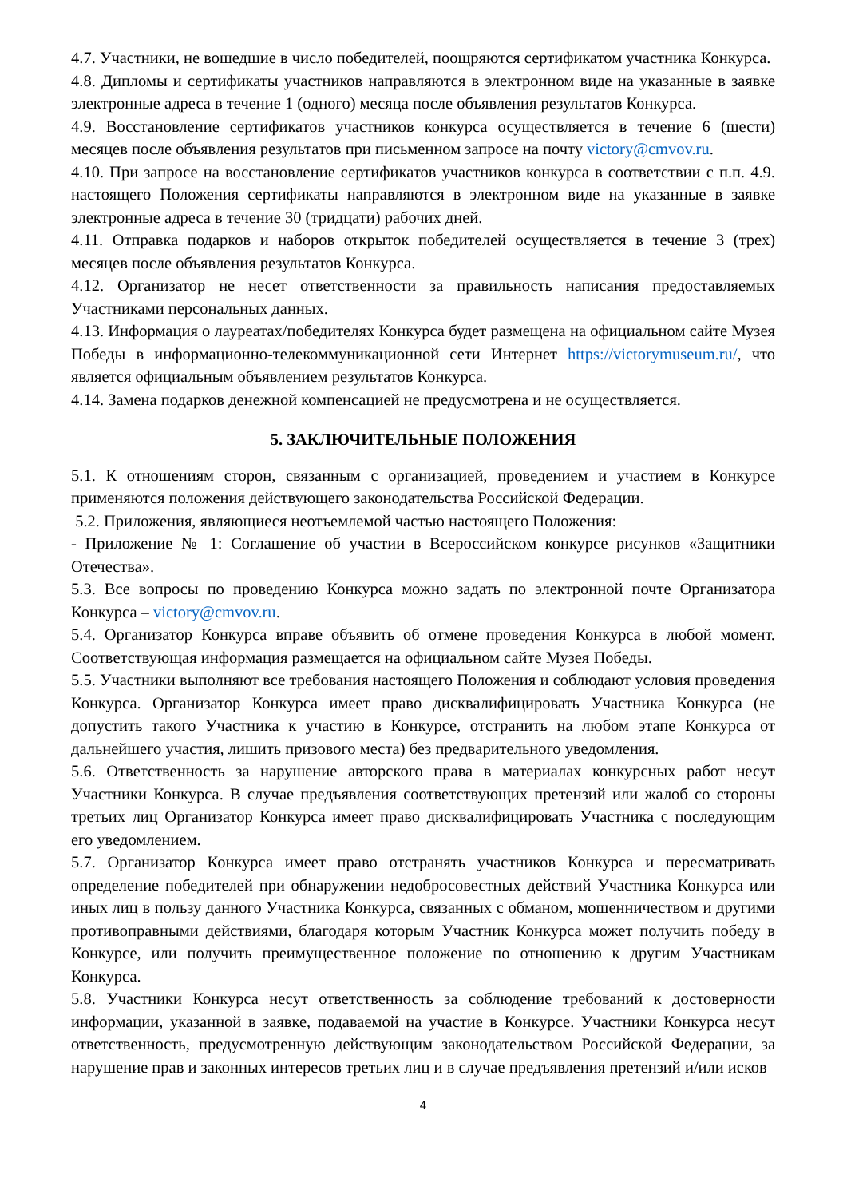4.7. Участники, не вошедшие в число победителей, поощряются сертификатом участника Конкурса.
4.8. Дипломы и сертификаты участников направляются в электронном виде на указанные в заявке электронные адреса в течение 1 (одного) месяца после объявления результатов Конкурса.
4.9. Восстановление сертификатов участников конкурса осуществляется в течение 6 (шести) месяцев после объявления результатов при письменном запросе на почту victory@cmvov.ru.
4.10. При запросе на восстановление сертификатов участников конкурса в соответствии с п.п. 4.9. настоящего Положения сертификаты направляются в электронном виде на указанные в заявке электронные адреса в течение 30 (тридцати) рабочих дней.
4.11. Отправка подарков и наборов открыток победителей осуществляется в течение 3 (трех) месяцев после объявления результатов Конкурса.
4.12. Организатор не несет ответственности за правильность написания предоставляемых Участниками персональных данных.
4.13. Информация о лауреатах/победителях Конкурса будет размещена на официальном сайте Музея Победы в информационно-телекоммуникационной сети Интернет https://victorymuseum.ru/, что является официальным объявлением результатов Конкурса.
4.14. Замена подарков денежной компенсацией не предусмотрена и не осуществляется.
5. ЗАКЛЮЧИТЕЛЬНЫЕ ПОЛОЖЕНИЯ
5.1. К отношениям сторон, связанным с организацией, проведением и участием в Конкурсе применяются положения действующего законодательства Российской Федерации.
5.2. Приложения, являющиеся неотъемлемой частью настоящего Положения:
- Приложение № 1: Соглашение об участии в Всероссийском конкурсе рисунков «Защитники Отечества».
5.3. Все вопросы по проведению Конкурса можно задать по электронной почте Организатора Конкурса – victory@cmvov.ru.
5.4. Организатор Конкурса вправе объявить об отмене проведения Конкурса в любой момент. Соответствующая информация размещается на официальном сайте Музея Победы.
5.5. Участники выполняют все требования настоящего Положения и соблюдают условия проведения Конкурса. Организатор Конкурса имеет право дисквалифицировать Участника Конкурса (не допустить такого Участника к участию в Конкурсе, отстранить на любом этапе Конкурса от дальнейшего участия, лишить призового места) без предварительного уведомления.
5.6. Ответственность за нарушение авторского права в материалах конкурсных работ несут Участники Конкурса. В случае предъявления соответствующих претензий или жалоб со стороны третьих лиц Организатор Конкурса имеет право дисквалифицировать Участника с последующим его уведомлением.
5.7. Организатор Конкурса имеет право отстранять участников Конкурса и пересматривать определение победителей при обнаружении недобросовестных действий Участника Конкурса или иных лиц в пользу данного Участника Конкурса, связанных с обманом, мошенничеством и другими противоправными действиями, благодаря которым Участник Конкурса может получить победу в Конкурсе, или получить преимущественное положение по отношению к другим Участникам Конкурса.
5.8. Участники Конкурса несут ответственность за соблюдение требований к достоверности информации, указанной в заявке, подаваемой на участие в Конкурсе. Участники Конкурса несут ответственность, предусмотренную действующим законодательством Российской Федерации, за нарушение прав и законных интересов третьих лиц и в случае предъявления претензий и/или исков
4